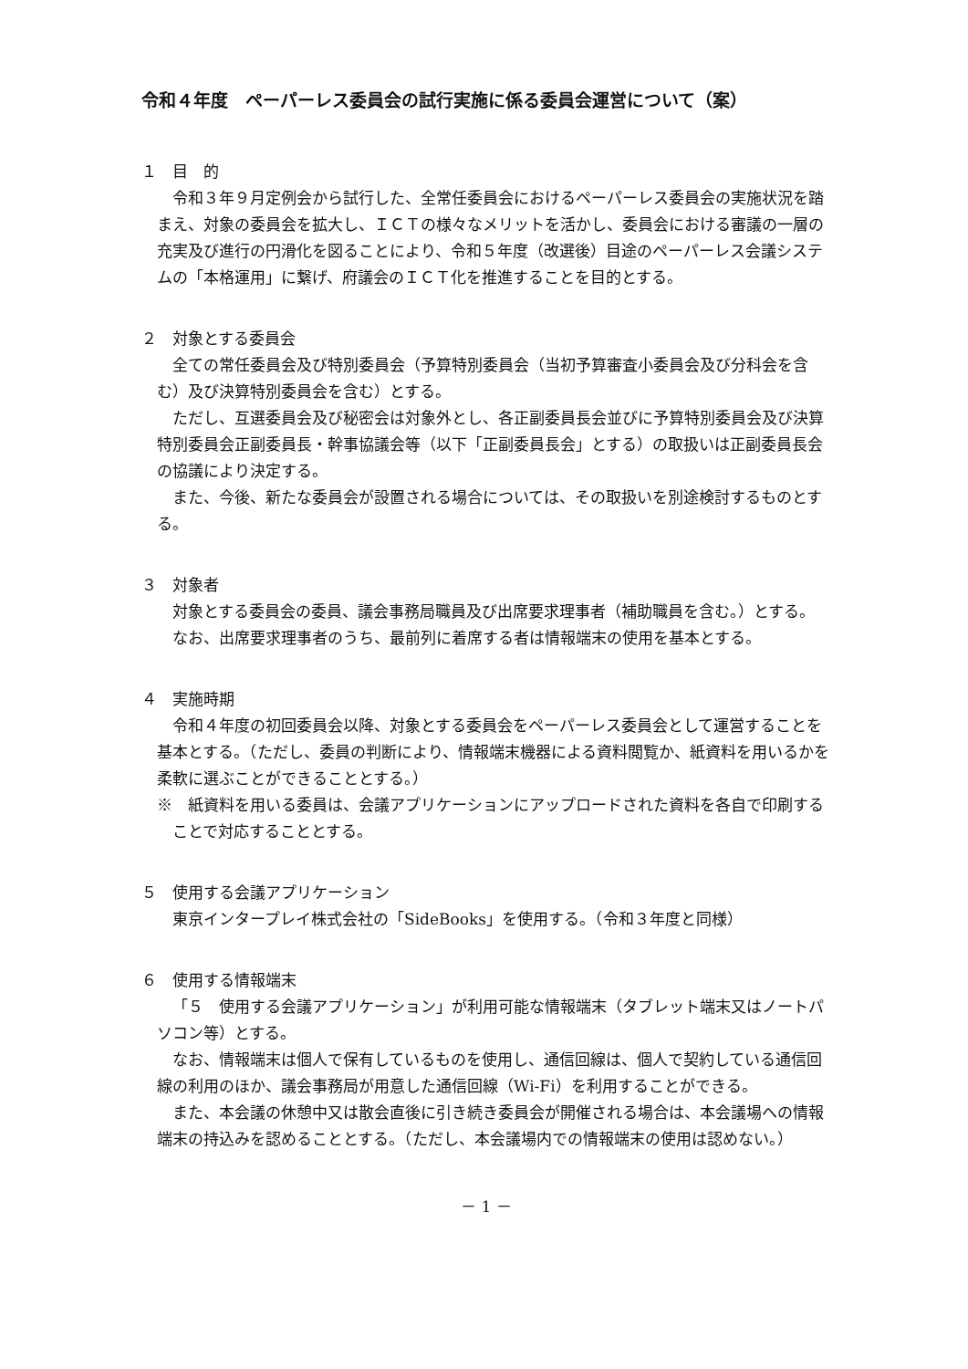令和４年度　ペーパーレス委員会の試行実施に係る委員会運営について（案）
１　目　的
令和３年９月定例会から試行した、全常任委員会におけるペーパーレス委員会の実施状況を踏まえ、対象の委員会を拡大し、ＩＣＴの様々なメリットを活かし、委員会における審議の一層の充実及び進行の円滑化を図ることにより、令和５年度（改選後）目途のペーパーレス会議システムの「本格運用」に繋げ、府議会のＩＣＴ化を推進することを目的とする。
２　対象とする委員会
全ての常任委員会及び特別委員会（予算特別委員会（当初予算審査小委員会及び分科会を含む）及び決算特別委員会を含む）とする。
ただし、互選委員会及び秘密会は対象外とし、各正副委員長会並びに予算特別委員会及び決算特別委員会正副委員長・幹事協議会等（以下「正副委員長会」とする）の取扱いは正副委員長会の協議により決定する。
また、今後、新たな委員会が設置される場合については、その取扱いを別途検討するものとする。
３　対象者
対象とする委員会の委員、議会事務局職員及び出席要求理事者（補助職員を含む。）とする。
なお、出席要求理事者のうち、最前列に着席する者は情報端末の使用を基本とする。
４　実施時期
令和４年度の初回委員会以降、対象とする委員会をペーパーレス委員会として運営することを基本とする。（ただし、委員の判断により、情報端末機器による資料閲覧か、紙資料を用いるかを柔軟に選ぶことができることとする。）
※　紙資料を用いる委員は、会議アプリケーションにアップロードされた資料を各自で印刷することで対応することとする。
５　使用する会議アプリケーション
東京インタープレイ株式会社の「SideBooks」を使用する。（令和３年度と同様）
６　使用する情報端末
「５　使用する会議アプリケーション」が利用可能な情報端末（タブレット端末又はノートパソコン等）とする。
なお、情報端末は個人で保有しているものを使用し、通信回線は、個人で契約している通信回線の利用のほか、議会事務局が用意した通信回線（Wi-Fi）を利用することができる。
また、本会議の休憩中又は散会直後に引き続き委員会が開催される場合は、本会議場への情報端末の持込みを認めることとする。（ただし、本会議場内での情報端末の使用は認めない。）
－ 1 －